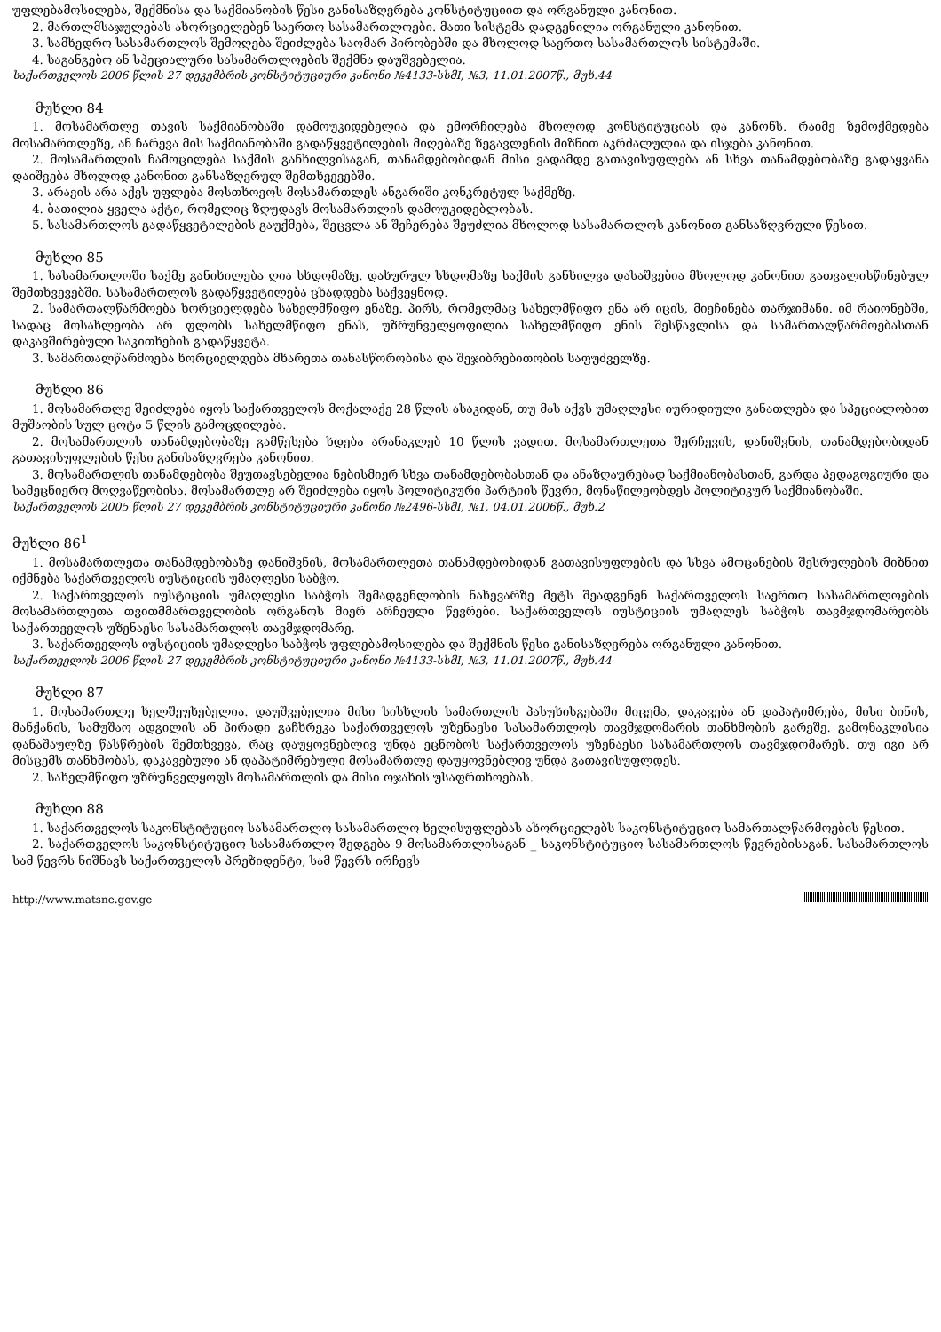უფლებამოსილება, შექმნისა და საქმიანობის წესი განისაზღვრება კონსტიტუციით და ორგანული კანონით.
2. მართლმსაჯულებას ახორციელებენ საერთო სასამართლოები. მათი სისტემა დადგენილია ორგანული კანონით.
3. სამხედრო სასამართლოს შემოღება შეიძლება საომარ პირობებში და მხოლოდ საერთო სასამართლოს სისტემაში.
4. საგანგებო ან სპეციალური სასამართლოების შექმნა დაუშვებელია.
საქართველოს 2006 წლის 27 დეკემბრის კონსტიტუციური კანონი №4133-სსმI, №3, 11.01.2007წ., მუხ.44
მუხლი 84
1. მოსამართლე თავის საქმიანობაში დამოუკიდებელია და ემორჩილება მხოლოდ კონსტიტუციას და კანონს. რაიმე ზემოქმედება მოსამართლეზე, ან ჩარევა მის საქმიანობაში გადაწყვეტილების მიღებაზე ზეგავლენის მიზნით აკრძალულია და ისჯება კანონით.
2. მოსამართლის ჩამოცილება საქმის განხილვისაგან, თანამდებობიდან მისი ვადამდე გათავისუფლება ან სხვა თანამდებობაზე გადაყვანა დაიშვება მხოლოდ კანონით განსაზღვრულ შემთხვევებში.
3. არავის არა აქვს უფლება მოსთხოვოს მოსამართლეს ანგარიში კონკრეტულ საქმეზე.
4. ბათილია ყველა აქტი, რომელიც ზღუდავს მოსამართლის დამოუკიდებლობას.
5. სასამართლოს გადაწყვეტილების გაუქმება, შეცვლა ან შეჩერება შეუძლია მხოლოდ სასამართლოს კანონით განსაზღვრული წესით.
მუხლი 85
1. სასამართლოში საქმე განიხილება ღია სხდომაზე. დახურულ სხდომაზე საქმის განხილვა დასაშვებია მხოლოდ კანონით გათვალისწინებულ შემთხვევებში. სასამართლოს გადაწყვეტილება ცხადდება საქვეყნოდ.
2. სამართალწარმოება ხორციელდება სახელმწიფო ენაზე. პირს, რომელმაც სახელმწიფო ენა არ იცის, მიეჩინება თარჯიმანი. იმ რაიონებში, სადაც მოსახლეობა არ ფლობს სახელმწიფო ენას, უზრუნველყოფილია სახელმწიფო ენის შესწავლისა და სამართალწარმოებასთან დაკავშირებული საკითხების გადაწყვეტა.
3. სამართალწარმოება ხორციელდება მხარეთა თანასწორობისა და შეჯიბრებითობის საფუძველზე.
მუხლი 86
1. მოსამართლე შეიძლება იყოს საქართველოს მოქალაქე 28 წლის ასაკიდან, თუ მას აქვს უმაღლესი იურიდიული განათლება და სპეციალობით მუშაობის სულ ცოტა 5 წლის გამოცდილება.
2. მოსამართლის თანამდებობაზე გამწესება ხდება არანაკლებ 10 წლის ვადით. მოსამართლეთა შერჩევის, დანიშვნის, თანამდებობიდან გათავისუფლების წესი განისაზღვრება კანონით.
3. მოსამართლის თანამდებობა შეუთავსებელია ნებისმიერ სხვა თანამდებობასთან და ანაზღაურებად საქმიანობასთან, გარდა პედაგოგიური და სამეცნიერო მოღვაწეობისა. მოსამართლე არ შეიძლება იყოს პოლიტიკური პარტიის წევრი, მონაწილეობდეს პოლიტიკურ საქმიანობაში.
საქართველოს 2005 წლის 27 დეკემბრის კონსტიტუციური კანონი №2496-სსმI, №1, 04.01.2006წ., მუხ.2
მუხლი 86<sup>1</sup>
1. მოსამართლეთა თანამდებობაზე დანიშვნის, მოსამართლეთა თანამდებობიდან გათავისუფლების და სხვა ამოცანების შესრულების მიზნით იქმნება საქართველოს იუსტიციის უმაღლესი საბჭო.
2. საქართველოს იუსტიციის უმაღლესი საბჭოს შემადგენლობის ნახევარზე მეტს შეადგენენ საქართველოს საერთო სასამართლოების მოსამართლეთა თვითმმართველობის ორგანოს მიერ არჩეული წევრები. საქართველოს იუსტიციის უმაღლეს საბჭოს თავმჯდომარეობს საქართველოს უზენაესი სასამართლოს თავმჯდომარე.
3. საქართველოს იუსტიციის უმაღლესი საბჭოს უფლებამოსილება და შექმნის წესი განისაზღვრება ორგანული კანონით.
საქართველოს 2006 წლის 27 დეკემბრის კონსტიტუციური კანონი №4133-სსმI, №3, 11.01.2007წ., მუხ.44
მუხლი 87
1. მოსამართლე ხელშეუხებელია. დაუშვებელია მისი სისხლის სამართლის პასუხისგებაში მიცემა, დაკავება ან დაპატიმრება, მისი ბინის, მანქანის, სამუშაო ადგილის ან პირადი გაჩხრეკა საქართველოს უზენაესი სასამართლოს თავმჯდომარის თანხმობის გარეშე. გამონაკლისია დანაშაულზე წასწრების შემთხვევა, რაც დაუყოვნებლივ უნდა ეცნობოს საქართველოს უზენაესი სასამართლოს თავმჯდომარეს. თუ იგი არ მისცემს თანხმობას, დაკავებული ან დაპატიმრებული მოსამართლე დაუყოვნებლივ უნდა გათავისუფლდეს.
2. სახელმწიფო უზრუნველყოფს მოსამართლის და მისი ოჯახის უსაფრთხოებას.
მუხლი 88
1. საქართველოს საკონსტიტუციო სასამართლო სასამართლო ხელისუფლებას ახორციელებს საკონსტიტუციო სამართალწარმოების წესით.
2. საქართველოს საკონსტიტუციო სასამართლო შედგება 9 მოსამართლისაგან _ საკონსტიტუციო სასამართლოს წევრებისაგან. სასამართლოს სამ წევრს ნიშნავს საქართველოს პრეზიდენტი, სამ წევრს ირჩევს
http://www.matsne.gov.ge